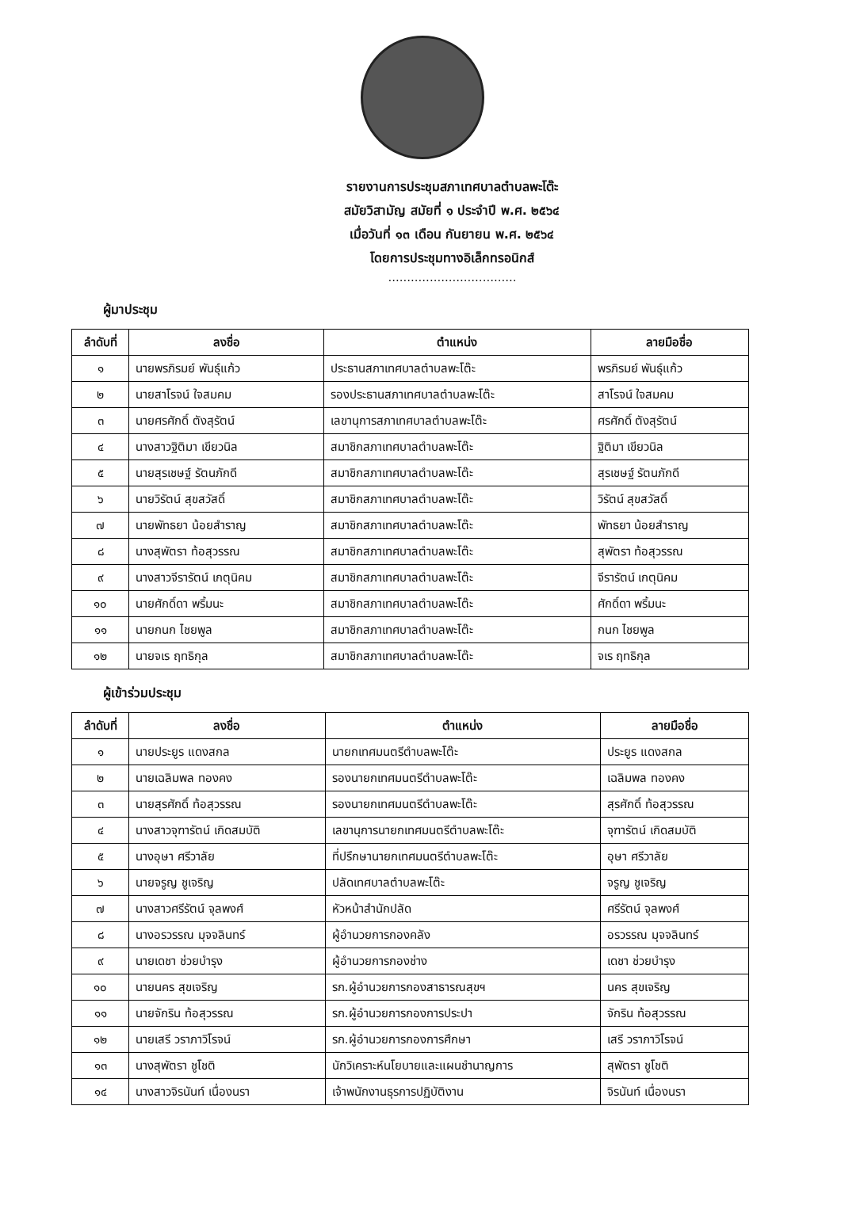รายงานการประชุมสภาเทศบาลตำบลพะโต๊ะ
สมัยวิสามัญ สมัยที่ ๑ ประจำปี พ.ศ. ๒๕๖๔
เมื่อวันที่ ๑๓ เดือน กันยายน พ.ศ. ๒๕๖๔
โดยการประชุมทางอิเล็กทรอนิกส์
..................................
ผู้มาประชุม
| ลำดับที่ | ลงชื่อ | ตำแหน่ง | ลายมือชื่อ |
| --- | --- | --- | --- |
| ๑ | นายพรภิรมย์ พันธุ์แก้ว | ประธานสภาเทศบาลตำบลพะโต๊ะ | พรภิรมย์ พันธุ์แก้ว |
| ๒ | นายสาโรจน์ ใจสมคม | รองประธานสภาเทศบาลตำบลพะโต๊ะ | สาโรจน์ ใจสมคม |
| ๓ | นายศรศักดิ์ ตังสุรัตน์ | เลขานุการสภาเทศบาลตำบลพะโต๊ะ | ศรศักดิ์ ตังสุรัตน์ |
| ๔ | นางสาวฐิติมา เขียวนิล | สมาชิกสภาเทศบาลตำบลพะโต๊ะ | ฐิติมา เขียวนิล |
| ๕ | นายสุรเชษฐ์ รัตนภักดี | สมาชิกสภาเทศบาลตำบลพะโต๊ะ | สุรเชษฐ์ รัตนภักดี |
| ๖ | นายวิรัตน์ สุขสวัสดิ์ | สมาชิกสภาเทศบาลตำบลพะโต๊ะ | วิรัตน์ สุขสวัสดิ์ |
| ๗ | นายพัทธยา น้อยสำราญ | สมาชิกสภาเทศบาลตำบลพะโต๊ะ | พัทธยา น้อยสำราญ |
| ๘ | นางสุพัตรา ท้อสุวรรณ | สมาชิกสภาเทศบาลตำบลพะโต๊ะ | สุพัตรา ท้อสุวรรณ |
| ๙ | นางสาวจีรารัตน์ เกตุนิคม | สมาชิกสภาเทศบาลตำบลพะโต๊ะ | จีรารัตน์ เกตุนิคม |
| ๑๐ | นายศักดิ์ดา พริ้มนะ | สมาชิกสภาเทศบาลตำบลพะโต๊ะ | ศักดิ์ดา พริ้มนะ |
| ๑๑ | นายกนก ไชยพูล | สมาชิกสภาเทศบาลตำบลพะโต๊ะ | กนก ไชยพูล |
| ๑๒ | นายจเร ฤทธิกุล | สมาชิกสภาเทศบาลตำบลพะโต๊ะ | จเร ฤทธิกุล |
ผู้เข้าร่วมประชุม
| ลำดับที่ | ลงชื่อ | ตำแหน่ง | ลายมือชื่อ |
| --- | --- | --- | --- |
| ๑ | นายประยูร แดงสกล | นายกเทศมนตรีตำบลพะโต๊ะ | ประยูร แดงสกล |
| ๒ | นายเฉลิมพล ทองคง | รองนายกเทศมนตรีตำบลพะโต๊ะ | เฉลิมพล ทองคง |
| ๓ | นายสุรศักดิ์ ท้อสุวรรณ | รองนายกเทศมนตรีตำบลพะโต๊ะ | สุรศักดิ์ ท้อสุวรรณ |
| ๔ | นางสาวจุฑารัตน์ เกิดสมบัติ | เลขานุการนายกเทศมนตรีตำบลพะโต๊ะ | จุฑารัตน์ เกิดสมบัติ |
| ๕ | นางอุษา ศรีวาลัย | ที่ปรึกษานายกเทศมนตรีตำบลพะโต๊ะ | อุษา ศรีวาลัย |
| ๖ | นายจรูญ ชูเจริญ | ปลัดเทศบาลตำบลพะโต๊ะ | จรูญ ชูเจริญ |
| ๗ | นางสาวศรีรัตน์ จุลพงศ์ | หัวหน้าสำนักปลัด | ศรีรัตน์ จุลพงศ์ |
| ๘ | นางอรวรรณ มุจจลินทร์ | ผู้อำนวยการกองคลัง | อรวรรณ มุจจลินทร์ |
| ๙ | นายเดชา ช่วยบำรุง | ผู้อำนวยการกองช่าง | เดชา ช่วยบำรุง |
| ๑๐ | นายนคร สุขเจริญ | รก.ผู้อำนวยการกองสาธารณสุขฯ | นคร สุขเจริญ |
| ๑๑ | นายจักริน ท้อสุวรรณ | รก.ผู้อำนวยการกองการประปา | จักริน ท้อสุวรรณ |
| ๑๒ | นายเสรี วราภาวิโรจน์ | รก.ผู้อำนวยการกองการศึกษา | เสรี วราภาวิโรจน์ |
| ๑๓ | นางสุพัตรา ชูโชติ | นักวิเคราะห์นโยบายและแผนชำนาญการ | สุพัตรา ชูโชติ |
| ๑๔ | นางสาวจิรนันท์ เนื่องนรา | เจ้าพนักงานธุรการปฏิบัติงาน | จิรนันท์ เนื่องนรา |